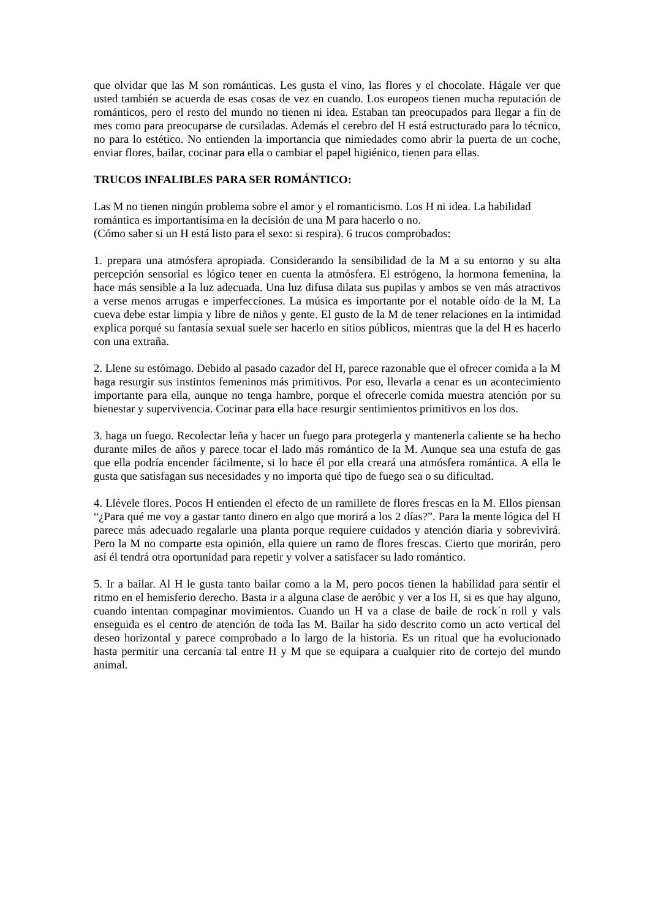que olvidar que las M son románticas. Les gusta el vino, las flores y el chocolate. Hágale ver que usted también se acuerda de esas cosas de vez en cuando. Los europeos tienen mucha reputación de románticos, pero el resto del mundo no tienen ni idea. Estaban tan preocupados para llegar a fin de mes como para preocuparse de cursiladas. Además el cerebro del H está estructurado para lo técnico, no para lo estético. No entienden la importancia que nimiedades como abrir la puerta de un coche, enviar flores, bailar, cocinar para ella o cambiar el papel higiénico, tienen para ellas.
TRUCOS INFALIBLES PARA SER ROMÁNTICO:
Las M no tienen ningún problema sobre el amor y el romanticismo. Los H ni idea. La habilidad romántica es importantísima en la decisión de una M para hacerlo o no.
(Cómo saber si un H está listo para el sexo: si respira). 6 trucos comprobados:
1. prepara una atmósfera apropiada. Considerando la sensibilidad de la M a su entorno y su alta percepción sensorial es lógico tener en cuenta la atmósfera. El estrógeno, la hormona femenina, la hace más sensible a la luz adecuada. Una luz difusa dilata sus pupilas y ambos se ven más atractivos a verse menos arrugas e imperfecciones. La música es importante por el notable oído de la M. La cueva debe estar limpia y libre de niños y gente. El gusto de la M de tener relaciones en la intimidad explica porqué su fantasía sexual suele ser hacerlo en sitios públicos, mientras que la del H es hacerlo con una extraña.
2. Llene su estómago. Debido al pasado cazador del H, parece razonable que el ofrecer comida a la M haga resurgir sus instintos femeninos más primitivos. Por eso, llevarla a cenar es un acontecimiento importante para ella, aunque no tenga hambre, porque el ofrecerle comida muestra atención por su bienestar y supervivencia. Cocinar para ella hace resurgir sentimientos primitivos en los dos.
3. haga un fuego. Recolectar leña y hacer un fuego para protegerla y mantenerla caliente se ha hecho durante miles de años y parece tocar el lado más romántico de la M. Aunque sea una estufa de gas que ella podría encender fácilmente, si lo hace él por ella creará una atmósfera romántica. A ella le gusta que satisfagan sus necesidades y no importa qué tipo de fuego sea o su dificultad.
4. Llévele flores. Pocos H entienden el efecto de un ramillete de flores frescas en la M. Ellos piensan “¿Para qué me voy a gastar tanto dinero en algo que morirá a los 2 días?”. Para la mente lógica del H parece más adecuado regalarle una planta porque requiere cuidados y atención diaria y sobrevivirá. Pero la M no comparte esta opinión, ella quiere un ramo de flores frescas. Cierto que morirán, pero así él tendrá otra oportunidad para repetir y volver a satisfacer su lado romántico.
5. Ir a bailar. Al H le gusta tanto bailar como a la M, pero pocos tienen la habilidad para sentir el ritmo en el hemisferio derecho. Basta ir a alguna clase de aeróbic y ver a los H, si es que hay alguno, cuando intentan compaginar movimientos. Cuando un H va a clase de baile de rock´n roll y vals enseguida es el centro de atención de toda las M. Bailar ha sido descrito como un acto vertical del deseo horizontal y parece comprobado a lo largo de la historia. Es un ritual que ha evolucionado hasta permitir una cercanía tal entre H y M que se equipara a cualquier rito de cortejo del mundo animal.